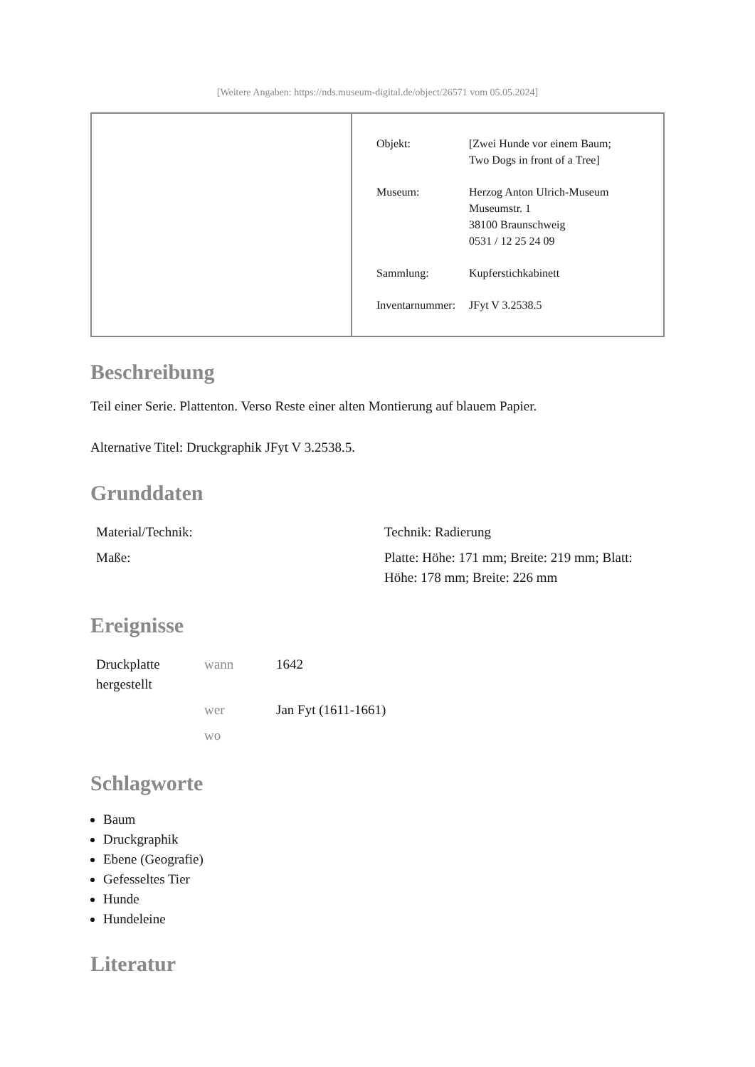[Weitere Angaben: https://nds.museum-digital.de/object/26571 vom 05.05.2024]
| Objekt: | [Zwei Hunde vor einem Baum; Two Dogs in front of a Tree] |
| Museum: | Herzog Anton Ulrich-Museum Museumstr. 1 38100 Braunschweig 0531 / 12 25 24 09 |
| Sammlung: | Kupferstichkabinett |
| Inventarnummer: | JFyt V 3.2538.5 |
Beschreibung
Teil einer Serie. Plattenton. Verso Reste einer alten Montierung auf blauem Papier.
Alternative Titel: Druckgraphik JFyt V 3.2538.5.
Grunddaten
| Material/Technik: | Technik: Radierung |
| Maße: | Platte: Höhe: 171 mm; Breite: 219 mm; Blatt: Höhe: 178 mm; Breite: 226 mm |
Ereignisse
| Druckplatte hergestellt | wann | 1642 |
| | wer | Jan Fyt (1611-1661) |
| | wo | |
Schlagworte
Baum
Druckgraphik
Ebene (Geografie)
Gefesseltes Tier
Hunde
Hundeleine
Literatur